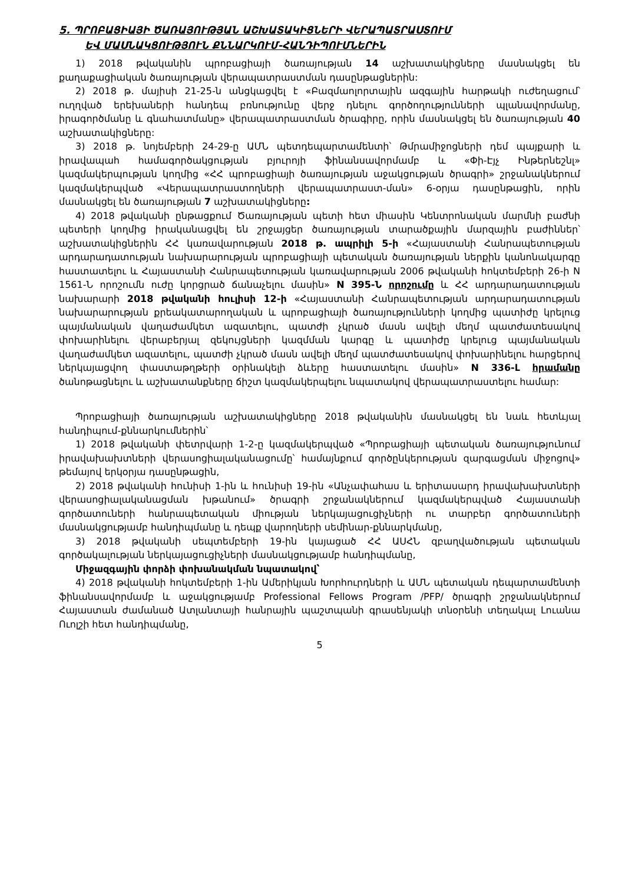5. ՊՐՈԲԱՑԻԱՅԻ ԾԱՌԱՅՈՒԹՅԱՆ ԱՇԽԱՏԱԿԻՑՆԵՐԻ ՎԵՐԱՊԱՏՐԱՍՏՈՒՄ
ԵՎ ՄԱՍՆԱԿՑՈՒԹՅՈՒՆ ՔՆՆԱՐԿՈՒՄ-ՀԱՆԴԻՊՈՒՄՆԵՐԻՆ
1) 2018 թվականին պրոբացիայի ծառայության 14 աշխատակիցները մասնակցել են քաղաքացիական ծառայության վերապատրաստման դասընթացներին:
2) 2018 թ. մայիսի 21-25-ն անցկացվել է «Բազմաոլորտային ազգային հարթակի ուժեղացում՝ ուղղված երեխաների հանդեպ բռնությունը վերջ դնելու գործողությունների պլանավորմանը, իրագործմանը և գնահատմանը» վերապատրաստման ծրագիրը, որին մասնակցել են ծառայության 40 աշխատակիցները:
3) 2018 թ. նոյեմբերի 24-29-ը ԱՄՆ պետդեպարտամենտի՝ Թմրամիջոցների դեմ պայքարի և իրավապահ համագործակցության բյուրոյի ֆինանսավորմամբ և «Փի-Էյչ Ինթերնեշնլ» կազմակերպության կողմից «ՀՀ պրոբացիայի ծառայության աջակցության ծրագրի» շրջանակներում կազմակերպված «Վերապատրաստողների վերապատրաստ-ման» 6-օրյա դասընթացին, որին մասնակցել են ծառայության 7 աշխատակիցները:
4) 2018 թվականի ընթացքում Ծառայության պետի հետ միասին Կենտրոնական մարմնի բաժնի պետերի կողմից իրականացվել են շրջայցեր ծառայության տարածքային մարզային բաժիններ՝ աշխատակիցներին ՀՀ կառավարության 2018 թ. ապրիլի 5-ի «Հայաստանի Հանրապետության արդարադատության նախարարության պրոբացիայի պետական ծառայության ներքին կանոնակարգը հաստատելու և Հայաստանի Հանրապետության կառավարության 2006 թվականի հոկտեմբերի 26-ի N 1561-Ն որոշումն ուժը կորցրած ճանաչելու մասին» N 395-Ն որոշումը և ՀՀ արդարադատության նախարարի 2018 թվականի հուլիսի 12-ի «Հայաստանի Հանրապետության արդարադատության նախարարության քրեակատարողական և պրոբացիայի ծառայությունների կողմից պատիժը կրելուց պայմանական վաղաժամկետ ազատելու, պատժի չկրած մասն ավելի մեղմ պատժատեսակով փոխարինելու վերաբերյալ զեկույցների կազմման կարգը և պատիժը կրելուց պայմանական վաղաժամկետ ազատելու, պատժի չկրած մասն ավելի մեղմ պատժատեսակով փոխարինելու հարցերով ներկայացվող փաստաթղթերի օրինակելի ձևերը հաստատելու մասին» N 336-Լ հրամանը ծանոթացնելու և աշխատանքները ճիշտ կազմակերպելու նպատակով վերապատրաստելու համար:
Պրոբացիայի ծառայության աշխատակիցները 2018 թվականին մասնակցել են նաև հետևյալ հանդիպում-քննարկումներին՝
1) 2018 թվականի փետրվարի 1-2-ը կազմակերպված «Պրոբացիայի պետական ծառայությունում իրավախախտների վերասոցիալականացումը՝ համայնքում գործընկերության զարգացման միջոցով» թեմայով երկօրյա դասընթացին,
2) 2018 թվականի հունիսի 1-ին և հունիսի 19-ին «Անչափահաս և երիտասարդ իրավախախտների վերասոցիալականացման խթանում» ծրագրի շրջանակներում կազմակերպված Հայաստանի գործատուների հանրապետական միության ներկայացուցիչների ու տարբեր գործատուների մասնակցությամբ հանդիպմանը և դեպք վարողների սեմինար-քննարկմանը,
3) 2018 թվականի սեպտեմբերի 19-ին կայացած ՀՀ ԱՍՀՆ զբաղվածության պետական գործակալության ներկայացուցիչների մասնակցությամբ հանդիպմանը,
Միջազգային փորձի փոխանակման նպատակով՝
4) 2018 թվականի հոկտեմբերի 1-ին Ամերիկյան Խորհուրդների և ԱՄՆ պետական դեպարտամենտի ֆինանսավորմամբ և աջակցությամբ Professional Fellows Program /PFP/ ծրագրի շրջանակներում Հայաստան ժամանած Ատլանտայի հանրային պաշտպանի գրասենյակի տնօրենի տեղակալ Լուանա Ուոլշի հետ հանդիպմանը,
5